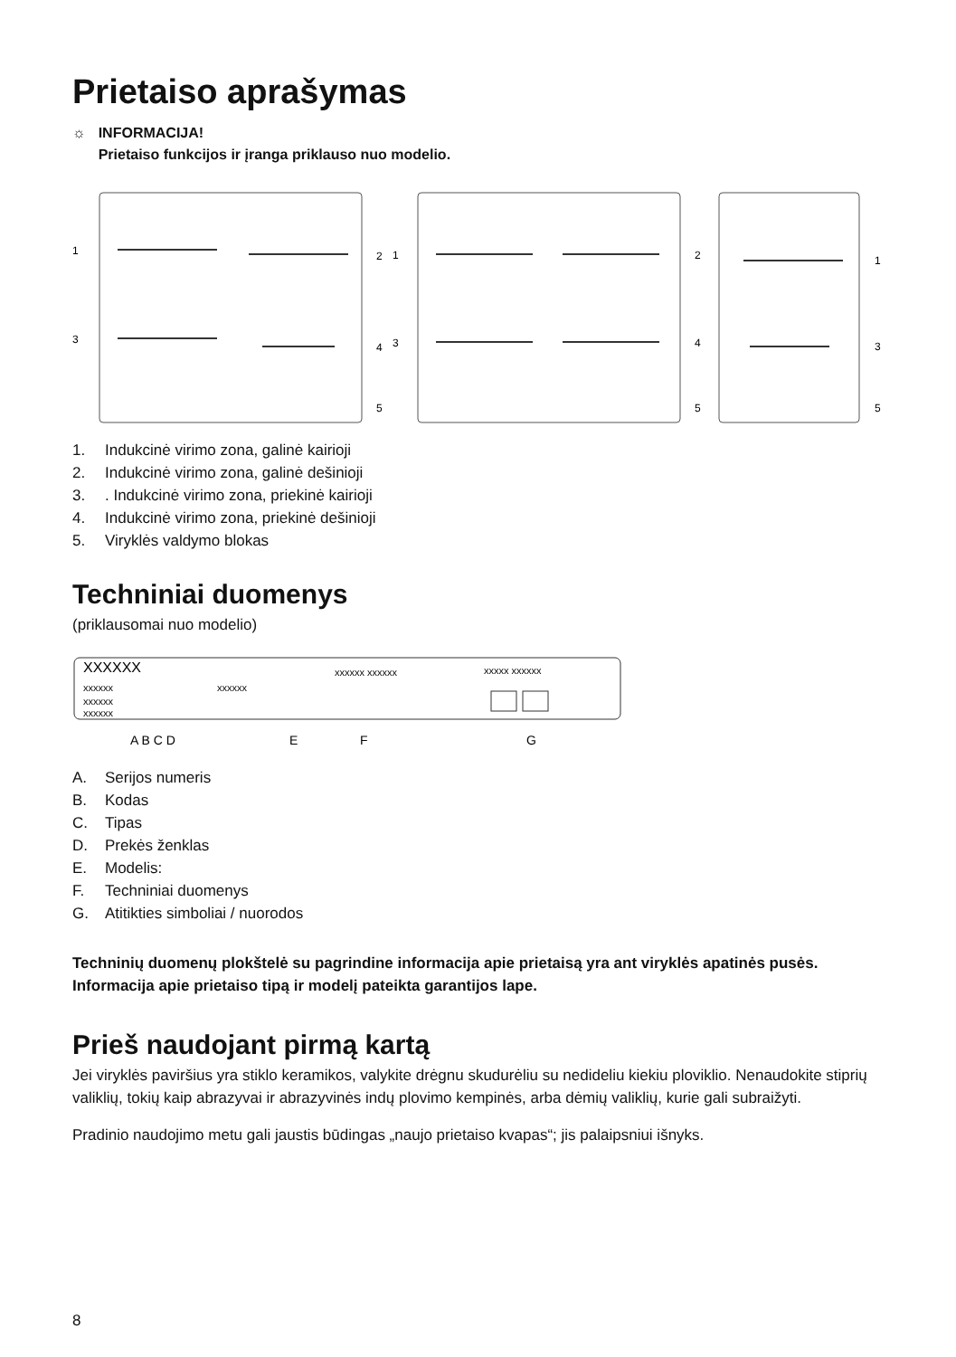Prietaiso aprašymas
☼ INFORMACIJA!
Prietaiso funkcijos ir įranga priklauso nuo modelio.
1
2
3
4
5
1
2
3
4
5
1
3
5
1. Indukcinė virimo zona, galinė kairioji
2. Indukcinė virimo zona, galinė dešinioji
3.. Indukcinė virimo zona, priekinė kairioji
4. Indukcinė virimo zona, priekinė dešinioji
5. Viryklės valdymo blokas
Techniniai duomenys
(priklausomai nuo modelio)
XXXXXX
xxxxxx
xxxxxx
xxxxxx
xxxxxx
xxxxxx xxxxxx
xxxxx xxxxxx
A B C D
E
F
G
A. Serijos numeris
B. Kodas
C. Tipas
D. Prekės ženklas
E. Modelis:
F. Techniniai duomenys
G. Atitikties simboliai / nuorodos
Techninių duomenų plokštelė su pagrindine informacija apie prietaisą yra ant viryklės apatinės pusės. Informacija apie prietaiso tipą ir modelį pateikta garantijos lape.
Prieš naudojant pirmą kartą
Jei viryklės paviršius yra stiklo keramikos, valykite drėgnu skudurėliu su nedideliu kiekiu ploviklio. Nenaudokite stiprių valiklių, tokių kaip abrazyvai ir abrazyvinės indų plovimo kempinės, arba dėmių valiklių, kurie gali subraižyti.
Pradinio naudojimo metu gali jaustis būdingas „naujo prietaiso kvapas“; jis palaipsniui išnyks.
8